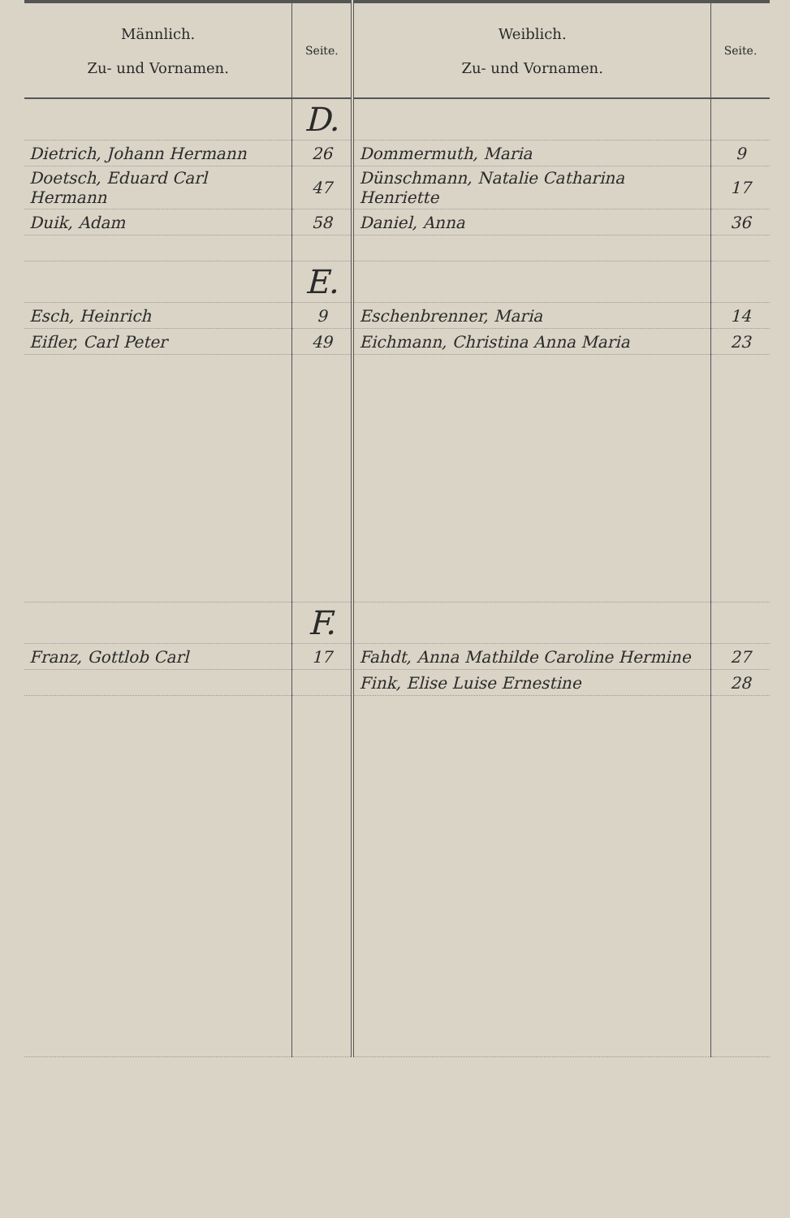| Männlich. Zu- und Vornamen. | Seite. | Weiblich. Zu- und Vornamen. | Seite. |
| --- | --- | --- | --- |
| | D. | | |
| Dietrich, Johann Hermann | 26 | Dommermuth, Maria | 9 |
| Doetsch, Eduard Carl Hermann | 47 | Dünschmann, Natalie Catharina Henriette | 17 |
| Duik, Adam | 58 | Daniel, Anna | 36 |
| | E. | | |
| Esch, Heinrich | 9 | Eschenbrenner, Maria | 14 |
| Eifler, Carl Peter | 49 | Eichmann, Christina Anna Maria | 23 |
| | F. | | |
| Franz, Gottlob Carl | 17 | Fahdt, Anna Mathilde Caroline Hermine | 27 |
| | | Fink, Elise Luise Ernestine | 28 |